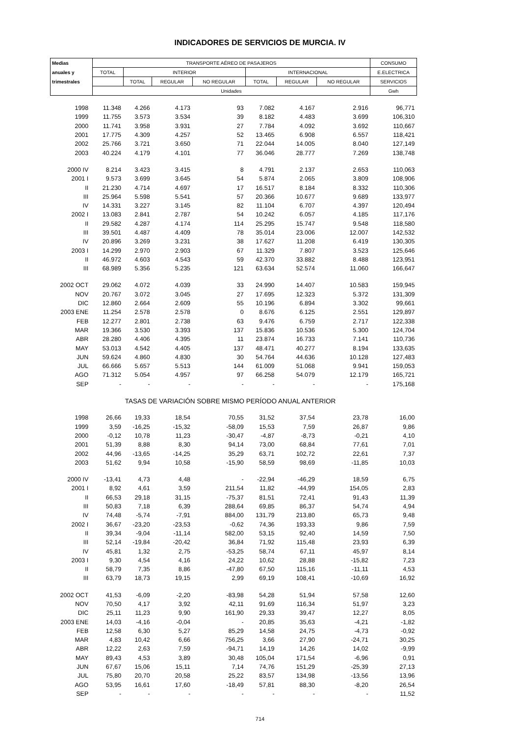INDICADORES DE SERVICIOS DE MURCIA. IV
| Medias | TRANSPORTE AÉREO DE PASAJEROS | | | | | | | CONSUMO |
| --- | --- | --- | --- | --- | --- | --- | --- | --- |
| anuales y | TOTAL | INTERIOR | | | INTERNACIONAL | | | E.ELECTRICA |
| trimestrales | | TOTAL | REGULAR | NO REGULAR | TOTAL | REGULAR | NO REGULAR | SERVICIOS |
| | Unidades | | | | | | | Gwh |
| 1998 | 11.348 | 4.266 | 4.173 | 93 | 7.082 | 4.167 | 2.916 | 96,771 |
| 1999 | 11.755 | 3.573 | 3.534 | 39 | 8.182 | 4.483 | 3.699 | 106,310 |
| 2000 | 11.741 | 3.958 | 3.931 | 27 | 7.784 | 4.092 | 3.692 | 110,667 |
| 2001 | 17.775 | 4.309 | 4.257 | 52 | 13.465 | 6.908 | 6.557 | 118,421 |
| 2002 | 25.766 | 3.721 | 3.650 | 71 | 22.044 | 14.005 | 8.040 | 127,149 |
| 2003 | 40.224 | 4.179 | 4.101 | 77 | 36.046 | 28.777 | 7.269 | 138,748 |
| 2000 IV | 8.214 | 3.423 | 3.415 | 8 | 4.791 | 2.137 | 2.653 | 110,063 |
| 2001 I | 9.573 | 3.699 | 3.645 | 54 | 5.874 | 2.065 | 3.809 | 108,906 |
| II | 21.230 | 4.714 | 4.697 | 17 | 16.517 | 8.184 | 8.332 | 110,306 |
| III | 25.964 | 5.598 | 5.541 | 57 | 20.366 | 10.677 | 9.689 | 133,977 |
| IV | 14.331 | 3.227 | 3.145 | 82 | 11.104 | 6.707 | 4.397 | 120,494 |
| 2002 I | 13.083 | 2.841 | 2.787 | 54 | 10.242 | 6.057 | 4.185 | 117,176 |
| II | 29.582 | 4.287 | 4.174 | 114 | 25.295 | 15.747 | 9.548 | 118,580 |
| III | 39.501 | 4.487 | 4.409 | 78 | 35.014 | 23.006 | 12.007 | 142,532 |
| IV | 20.896 | 3.269 | 3.231 | 38 | 17.627 | 11.208 | 6.419 | 130,305 |
| 2003 I | 14.299 | 2.970 | 2.903 | 67 | 11.329 | 7.807 | 3.523 | 125,646 |
| II | 46.972 | 4.603 | 4.543 | 59 | 42.370 | 33.882 | 8.488 | 123,951 |
| III | 68.989 | 5.356 | 5.235 | 121 | 63.634 | 52.574 | 11.060 | 166,647 |
| 2002 OCT | 29.062 | 4.072 | 4.039 | 33 | 24.990 | 14.407 | 10.583 | 159,945 |
| NOV | 20.767 | 3.072 | 3.045 | 27 | 17.695 | 12.323 | 5.372 | 131,309 |
| DIC | 12.860 | 2.664 | 2.609 | 55 | 10.196 | 6.894 | 3.302 | 99,661 |
| 2003 ENE | 11.254 | 2.578 | 2.578 | 0 | 8.676 | 6.125 | 2.551 | 129,897 |
| FEB | 12.277 | 2.801 | 2.738 | 63 | 9.476 | 6.759 | 2.717 | 122,338 |
| MAR | 19.366 | 3.530 | 3.393 | 137 | 15.836 | 10.536 | 5.300 | 124,704 |
| ABR | 28.280 | 4.406 | 4.395 | 11 | 23.874 | 16.733 | 7.141 | 110,736 |
| MAY | 53.013 | 4.542 | 4.405 | 137 | 48.471 | 40.277 | 8.194 | 133,635 |
| JUN | 59.624 | 4.860 | 4.830 | 30 | 54.764 | 44.636 | 10.128 | 127,483 |
| JUL | 66.666 | 5.657 | 5.513 | 144 | 61.009 | 51.068 | 9.941 | 159,053 |
| AGO | 71.312 | 5.054 | 4.957 | 97 | 66.258 | 54.079 | 12.179 | 165,721 |
| SEP | - | - | - | - | - | - | - | 175,168 |
| | TASAS DE VARIACIÓN SOBRE MISMO PERÍODO ANUAL ANTERIOR | | | | | | | |
| 1998 | 26,66 | 19,33 | 18,54 | 70,55 | 31,52 | 37,54 | 23,78 | 16,00 |
| 1999 | 3,59 | -16,25 | -15,32 | -58,09 | 15,53 | 7,59 | 26,87 | 9,86 |
| 2000 | -0,12 | 10,78 | 11,23 | -30,47 | -4,87 | -8,73 | -0,21 | 4,10 |
| 2001 | 51,39 | 8,88 | 8,30 | 94,14 | 73,00 | 68,84 | 77,61 | 7,01 |
| 2002 | 44,96 | -13,65 | -14,25 | 35,29 | 63,71 | 102,72 | 22,61 | 7,37 |
| 2003 | 51,62 | 9,94 | 10,58 | -15,90 | 58,59 | 98,69 | -11,85 | 10,03 |
| 2000 IV | -13,41 | 4,73 | 4,48 | - | -22,94 | -46,29 | 18,59 | 6,75 |
| 2001 I | 8,92 | 4,61 | 3,59 | 211,54 | 11,82 | -44,99 | 154,05 | 2,83 |
| II | 66,53 | 29,18 | 31,15 | -75,37 | 81,51 | 72,41 | 91,43 | 11,39 |
| III | 50,83 | 7,18 | 6,39 | 288,64 | 69,85 | 86,37 | 54,74 | 4,94 |
| IV | 74,48 | -5,74 | -7,91 | 884,00 | 131,79 | 213,80 | 65,73 | 9,48 |
| 2002 I | 36,67 | -23,20 | -23,53 | -0,62 | 74,36 | 193,33 | 9,86 | 7,59 |
| II | 39,34 | -9,04 | -11,14 | 582,00 | 53,15 | 92,40 | 14,59 | 7,50 |
| III | 52,14 | -19,84 | -20,42 | 36,84 | 71,92 | 115,48 | 23,93 | 6,39 |
| IV | 45,81 | 1,32 | 2,75 | -53,25 | 58,74 | 67,11 | 45,97 | 8,14 |
| 2003 I | 9,30 | 4,54 | 4,16 | 24,22 | 10,62 | 28,88 | -15,82 | 7,23 |
| II | 58,79 | 7,35 | 8,86 | -47,80 | 67,50 | 115,16 | -11,11 | 4,53 |
| III | 63,79 | 18,73 | 19,15 | 2,99 | 69,19 | 108,41 | -10,69 | 16,92 |
| 2002 OCT | 41,53 | -6,09 | -2,20 | -83,98 | 54,28 | 51,94 | 57,58 | 12,60 |
| NOV | 70,50 | 4,17 | 3,92 | 42,11 | 91,69 | 116,34 | 51,97 | 3,23 |
| DIC | 25,11 | 11,23 | 9,90 | 161,90 | 29,33 | 39,47 | 12,27 | 8,05 |
| 2003 ENE | 14,03 | -4,16 | -0,04 | - | 20,85 | 35,63 | -4,21 | -1,82 |
| FEB | 12,58 | 6,30 | 5,27 | 85,29 | 14,58 | 24,75 | -4,73 | -0,92 |
| MAR | 4,83 | 10,42 | 6,66 | 756,25 | 3,66 | 27,90 | -24,71 | 30,25 |
| ABR | 12,22 | 2,63 | 7,59 | -94,71 | 14,19 | 14,26 | 14,02 | -9,99 |
| MAY | 89,43 | 4,53 | 3,89 | 30,48 | 105,04 | 171,54 | -6,96 | 0,91 |
| JUN | 67,67 | 15,06 | 15,11 | 7,14 | 74,76 | 151,29 | -25,39 | 27,13 |
| JUL | 75,80 | 20,70 | 20,58 | 25,22 | 83,57 | 134,98 | -13,56 | 13,96 |
| AGO | 53,95 | 16,61 | 17,60 | -18,49 | 57,81 | 88,30 | -8,20 | 26,54 |
| SEP | - | - | - | - | - | - | - | 11,52 |
714